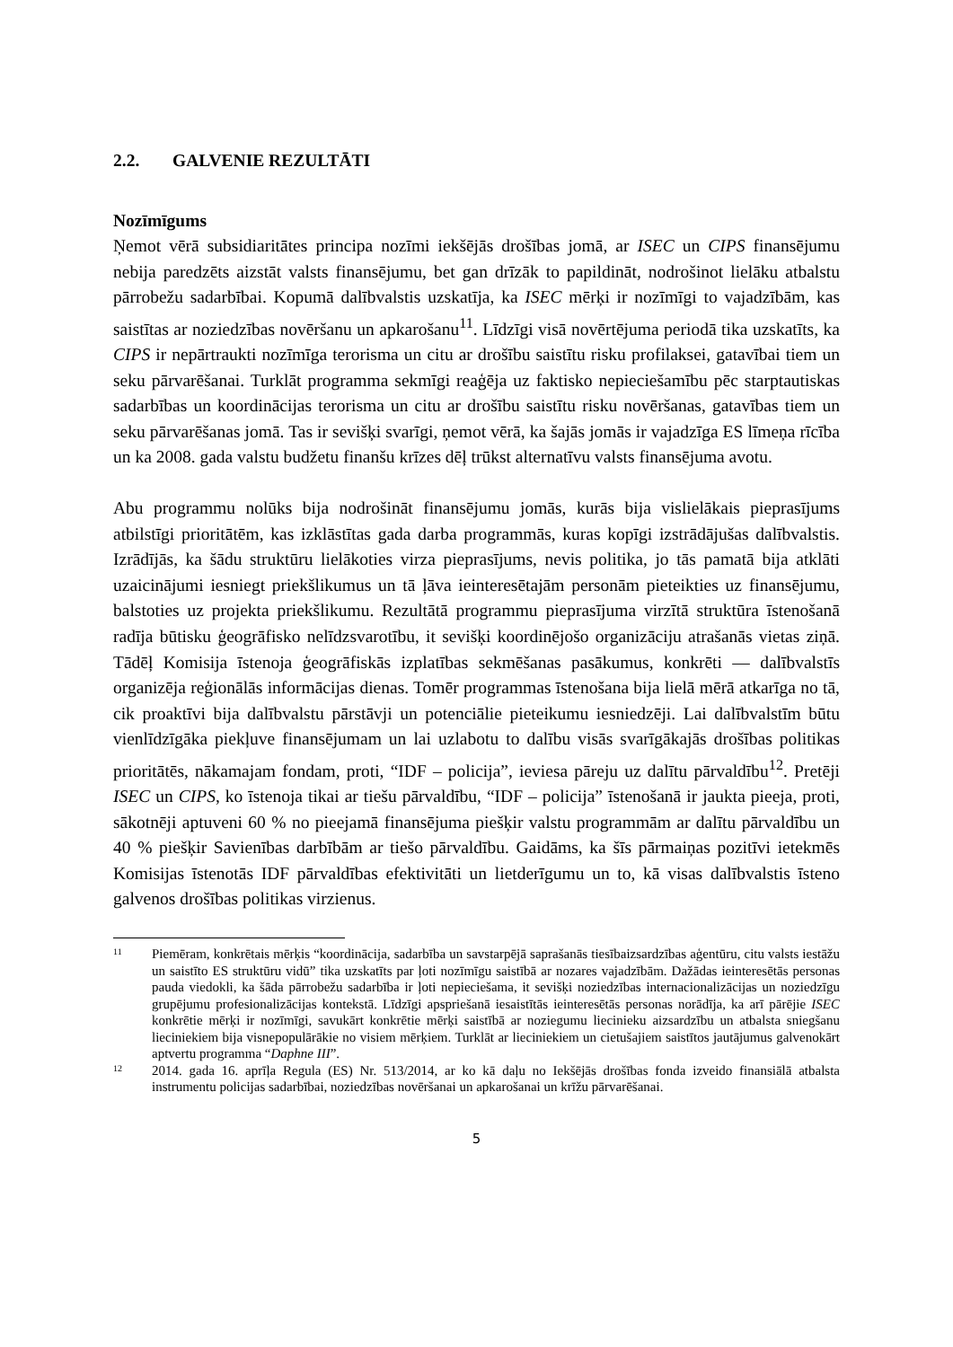2.2. GALVENIE REZULTĀTI
Nozīmīgums
Ņemot vērā subsidiaritātes principa nozīmi iekšējās drošības jomā, ar ISEC un CIPS finansējumu nebija paredzēts aizstāt valsts finansējumu, bet gan drīzāk to papildināt, nodrošinot lielāku atbalstu pārrobežu sadarbībai. Kopumā dalībvalstis uzskatīja, ka ISEC mērķi ir nozīmīgi to vajadzībām, kas saistītas ar noziedzības novēršanu un apkarošanu<sup>11</sup>. Līdzīgi visā novērtējuma periodā tika uzskatīts, ka CIPS ir nepārtraukti nozīmīga terorisma un citu ar drošību saistītu risku profilaksei, gatavībai tiem un seku pārvarēšanai. Turklāt programma sekmīgi reaģēja uz faktisko nepieciešamību pēc starptautiskas sadarbības un koordinācijas terorisma un citu ar drošību saistītu risku novēršanas, gatavības tiem un seku pārvarēšanas jomā. Tas ir sevišķi svarīgi, ņemot vērā, ka šajās jomās ir vajadzīga ES līmeņa rīcība un ka 2008. gada valstu budžetu finanšu krīzes dēļ trūkst alternatīvu valsts finansējuma avotu.
Abu programmu nolūks bija nodrošināt finansējumu jomās, kurās bija vislielākais pieprasījums atbilstīgi prioritātēm, kas izklāstītas gada darba programmās, kuras kopīgi izstrādājušas dalībvalstis. Izrādījās, ka šādu struktūru lielākoties virza pieprasījums, nevis politika, jo tās pamatā bija atklāti uzaicinājumi iesniegt priekšlikumus un tā ļāva ieinteresētajām personām pieteikties uz finansējumu, balstoties uz projekta priekšlikumu. Rezultātā programmu pieprasījuma virzītā struktūra īstenošanā radīja būtisku ģeogrāfisko nelīdzsvarotību, it sevišķi koordinējošo organizāciju atrašanās vietas ziņā. Tādēļ Komisija īstenoja ģeogrāfiskās izplatības sekmēšanas pasākumus, konkrēti — dalībvalstīs organizēja reģionālās informācijas dienas. Tomēr programmas īstenošana bija lielā mērā atkarīga no tā, cik proaktīvi bija dalībvalstu pārstāvji un potenciālie pieteikumu iesniedzēji. Lai dalībvalstīm būtu vienlīdzīgāka piekļuve finansējumam un lai uzlabotu to dalību visās svarīgākajās drošības politikas prioritātēs, nākamajam fondam, proti, “IDF – policija”, ieviesa pāreju uz dalītu pārvaldību<sup>12</sup>. Pretēji ISEC un CIPS, ko īstenoja tikai ar tiešu pārvaldību, “IDF – policija” īstenošanā ir jaukta pieeja, proti, sākotnēji aptuveni 60 % no pieejamā finansējuma piešķir valstu programmām ar dalītu pārvaldību un 40 % piešķir Savienības darbībām ar tiešo pārvaldību. Gaidāms, ka šīs pārmaiņas pozitīvi ietekmēs Komisijas īstenotās IDF pārvaldības efektivitāti un lietderīgumu un to, kā visas dalībvalstis īsteno galvenos drošības politikas virzienus.
11
Piemēram, konkrētais mērķis “koordinācija, sadarbība un savstarpējā saprašanās tiesībaizsardzības aģentūru, citu valsts iestāžu un saistīto ES struktūru vidū” tika uzskatīts par ļoti nozīmīgu saistībā ar nozares vajadzībām. Dažādas ieinteresētās personas pauda viedokli, ka šāda pārrobežu sadarbība ir ļoti nepieciešama, it sevišķi noziedzības internacionalizācijas un noziedzīgu grupējumu profesionalizācijas kontekstā. Līdzīgi apspriešanā iesaistītās ieinteresētās personas norādīja, ka arī pārējie ISEC konkrētie mērķi ir nozīmīgi, savukārt konkrētie mērķi saistībā ar noziegumu liecinieku aizsardzību un atbalsta sniegšanu lieciniekiem bija visnepopulārākie no visiem mērķiem. Turklāt ar lieciniekiem un cietušajiem saistītos jautājumus galvenokārt aptvertu programma “Daphne III”.
12
2014. gada 16. aprīļa Regula (ES) Nr. 513/2014, ar ko kā daļu no Iekšējās drošības fonda izveido finansiālā atbalsta instrumentu policijas sadarbībai, noziedzības novēršanai un apkarošanai un krīžu pārvarēšanai.
5